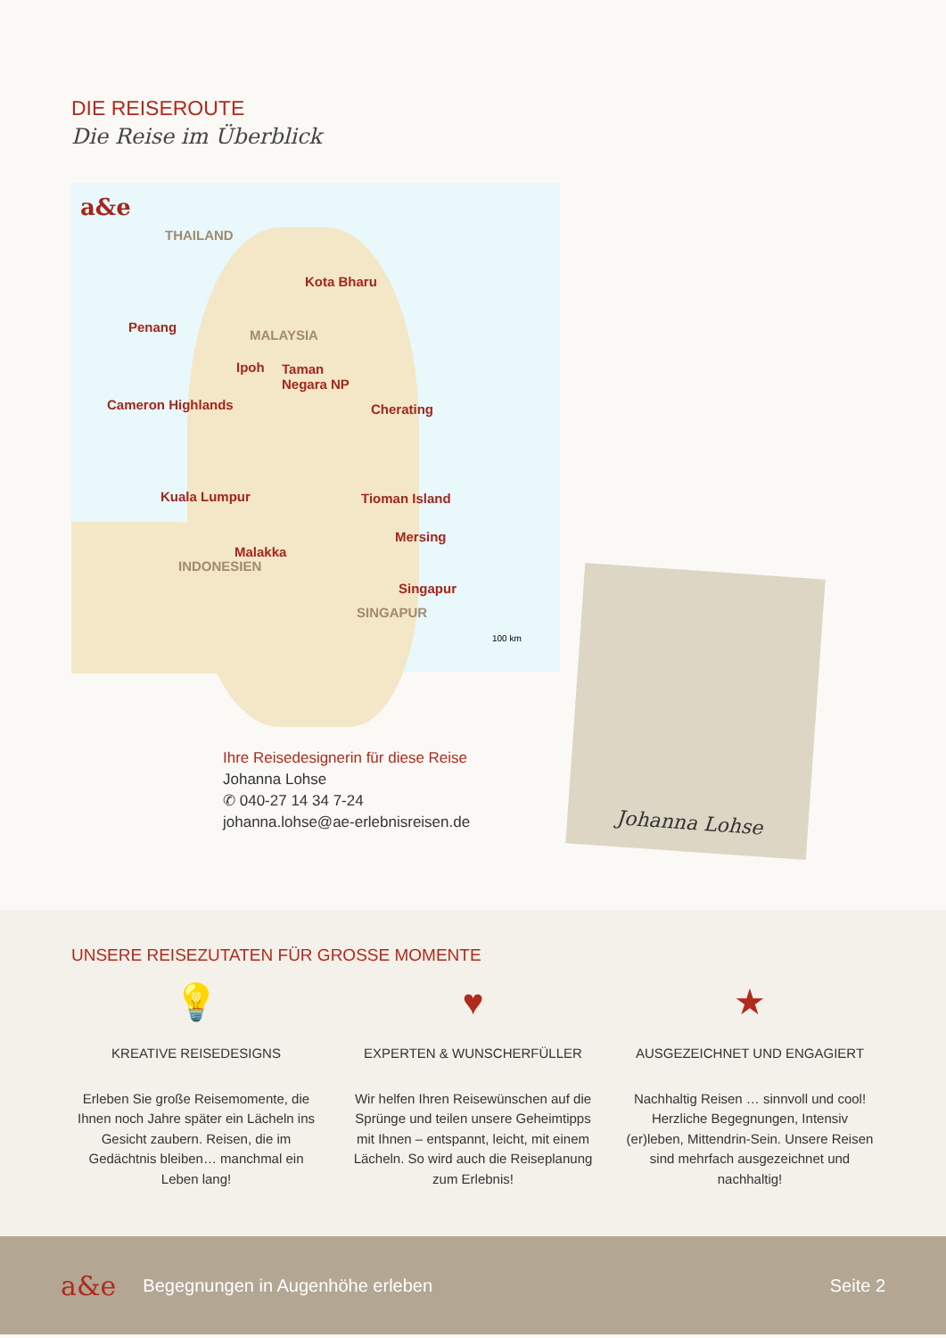DIE REISEROUTE
Die Reise im Überblick
a&e
THAILAND
Kota Bharu
Penang
MALAYSIA
Ipoh Taman
Negara NP
Cameron Highlands Cherating
Kuala Lumpur Tioman Island
Mersing
Malakka
Singapur
INDONESIEN
SINGAPUR
100 km
Ihre Reisedesignerin für diese Reise
Johanna Lohse
✆ 040-27 14 34 7-24
johanna.lohse@ae-erlebnisreisen.de
Johanna Lohse
UNSERE REISEZUTATEN FÜR GROSSE MOMENTE
💡
KREATIVE REISEDESIGNS
Erleben Sie große Reisemomente, die Ihnen noch Jahre später ein Lächeln ins Gesicht zaubern. Reisen, die im Gedächtnis bleiben… manchmal ein Leben lang!
♥
EXPERTEN & WUNSCHERFÜLLER
Wir helfen Ihren Reisewünschen auf die Sprünge und teilen unsere Geheimtipps mit Ihnen – entspannt, leicht, mit einem Lächeln. So wird auch die Reiseplanung zum Erlebnis!
★
AUSGEZEICHNET UND ENGAGIERT
Nachhaltig Reisen … sinnvoll und cool! Herzliche Begegnungen, Intensiv (er)leben, Mittendrin-Sein. Unsere Reisen sind mehrfach ausgezeichnet und nachhaltig!
a&e Begegnungen in Augenhöhe erleben Seite 2